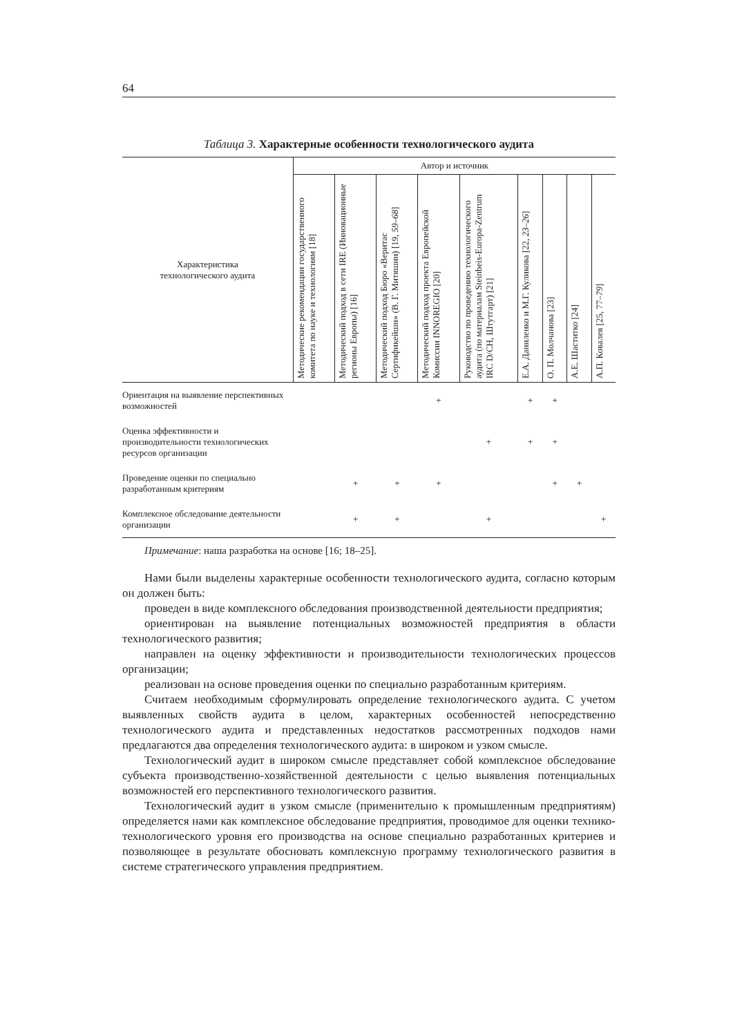64
Таблица 3. Характерные особенности технологического аудита
| Характеристика технологического аудита | Автор и источник | | | | | | | | |
| --- | --- | --- | --- | --- | --- | --- | --- | --- | --- |
| | Методические рекомендации государственного комитета по науке и технологиям [18] | Методический подход в сети IRE (Инновационные регионы Европы) [16] | Методический подход Бюро «Веритас Сертификейшн» (В. Г. Митяшин) [19, 59–68 ] | Методический подход проекта Европейской Комиссии INNOREGIO [20] | Руководство по проведению технологического аудита (по материалам Steinbeis-Europa-Zentrum IRC D/CH, Штутгарт) [21] | Е.А. Даниленко и М.Г. Куликова [22, 23–26 ] | О. П. Молчанова [23] | А.Е. Шаститко [24] | А.П. Ковалев [25, 77– 79 ] |
| Ориентация на выявление перспективных возможностей | | | | + | | + | + | | |
| Оценка эффективности и производительности технологических ресурсов организации | | | | | + | + | + | | |
| Проведение оценки по специально разработанным критериям | | + | + | + | | | + | + | |
| Комплексное обследование деятельности организации | | + | + | | + | | | | + |
Примечание: наша разработка на основе [16; 18–25].
Нами были выделены характерные особенности технологического аудита, согласно которым он должен быть:
проведен в виде комплексного обследования производственной деятельности предприятия;
ориентирован на выявление потенциальных возможностей предприятия в области технологического развития;
направлен на оценку эффективности и производительности технологических процессов организации;
реализован на основе проведения оценки по специально разработанным критериям.
Считаем необходимым сформулировать определение технологического аудита. С учетом выявленных свойств аудита в целом, характерных особенностей непосредственно технологического аудита и представленных недостатков рассмотренных подходов нами предлагаются два определения технологического аудита: в широком и узком смысле.
Технологический аудит в широком смысле представляет собой комплексное обследование субъекта производственно-хозяйственной деятельности с целью выявления потенциальных возможностей его перспективного технологического развития.
Технологический аудит в узком смысле (применительно к промышленным предприятиям) определяется нами как комплексное обследование предприятия, проводимое для оценки технико-технологического уровня его производства на основе специально разработанных критериев и позволяющее в результате обосновать комплексную программу технологического развития в системе стратегического управления предприятием.